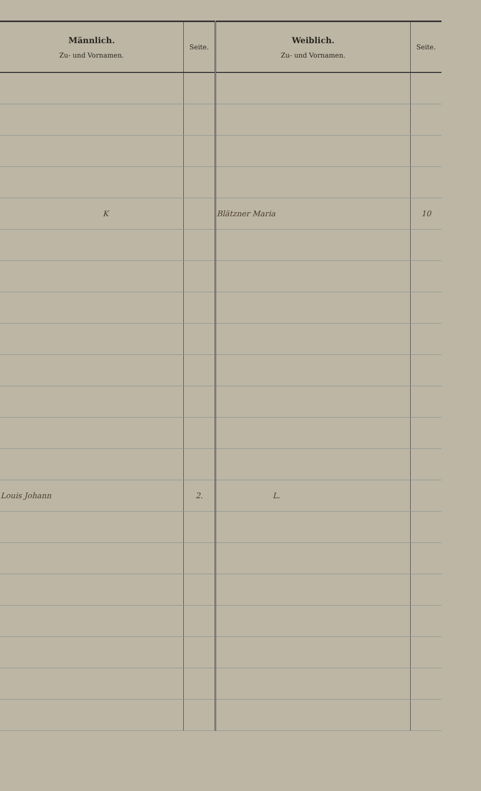| Männlich. Zu- und Vornamen. | Seite. | Weiblich. Zu- und Vornamen. | Seite. |
| --- | --- | --- | --- |
| K | | Blätzner Maria | 10 |
| Louis Johann | 2. | L. | |